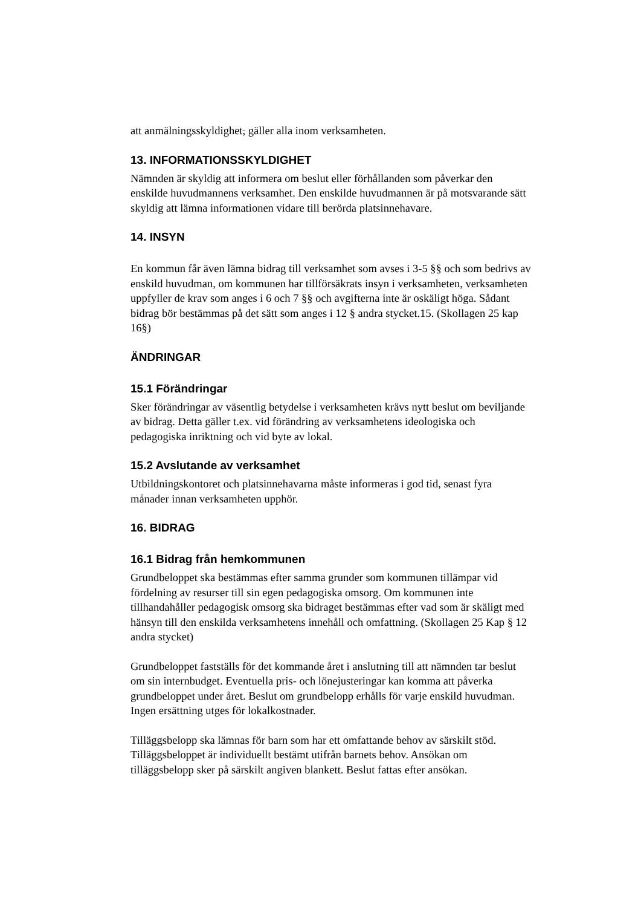att anmälningsskyldighet, gäller alla inom verksamheten.
13. INFORMATIONSSKYLDIGHET
Nämnden är skyldig att informera om beslut eller förhållanden som påverkar den enskilde huvudmannens verksamhet. Den enskilde huvudmannen är på motsvarande sätt skyldig att lämna informationen vidare till berörda platsinnehavare.
14. INSYN
En kommun får även lämna bidrag till verksamhet som avses i 3-5 §§ och som bedrivs av enskild huvudman, om kommunen har tillförsäkrats insyn i verksamheten, verksamheten uppfyller de krav som anges i 6 och 7 §§ och avgifterna inte är oskäligt höga. Sådant bidrag bör bestämmas på det sätt som anges i 12 § andra stycket.15. (Skollagen 25 kap 16§)
ÄNDRINGAR
15.1 Förändringar
Sker förändringar av väsentlig betydelse i verksamheten krävs nytt beslut om beviljande av bidrag. Detta gäller t.ex. vid förändring av verksamhetens ideologiska och pedagogiska inriktning och vid byte av lokal.
15.2 Avslutande av verksamhet
Utbildningskontoret och platsinnehavarna måste informeras i god tid, senast fyra månader innan verksamheten upphör.
16. BIDRAG
16.1 Bidrag från hemkommunen
Grundbeloppet ska bestämmas efter samma grunder som kommunen tillämpar vid fördelning av resurser till sin egen pedagogiska omsorg. Om kommunen inte tillhandahåller pedagogisk omsorg ska bidraget bestämmas efter vad som är skäligt med hänsyn till den enskilda verksamhetens innehåll och omfattning. (Skollagen 25 Kap § 12 andra stycket)
Grundbeloppet fastställs för det kommande året i anslutning till att nämnden tar beslut om sin internbudget. Eventuella pris- och lönejusteringar kan komma att påverka grundbeloppet under året. Beslut om grundbelopp erhålls för varje enskild huvudman. Ingen ersättning utges för lokalkostnader.
Tilläggsbelopp ska lämnas för barn som har ett omfattande behov av särskilt stöd. Tilläggsbeloppet är individuellt bestämt utifrån barnets behov. Ansökan om tilläggsbelopp sker på särskilt angiven blankett. Beslut fattas efter ansökan.